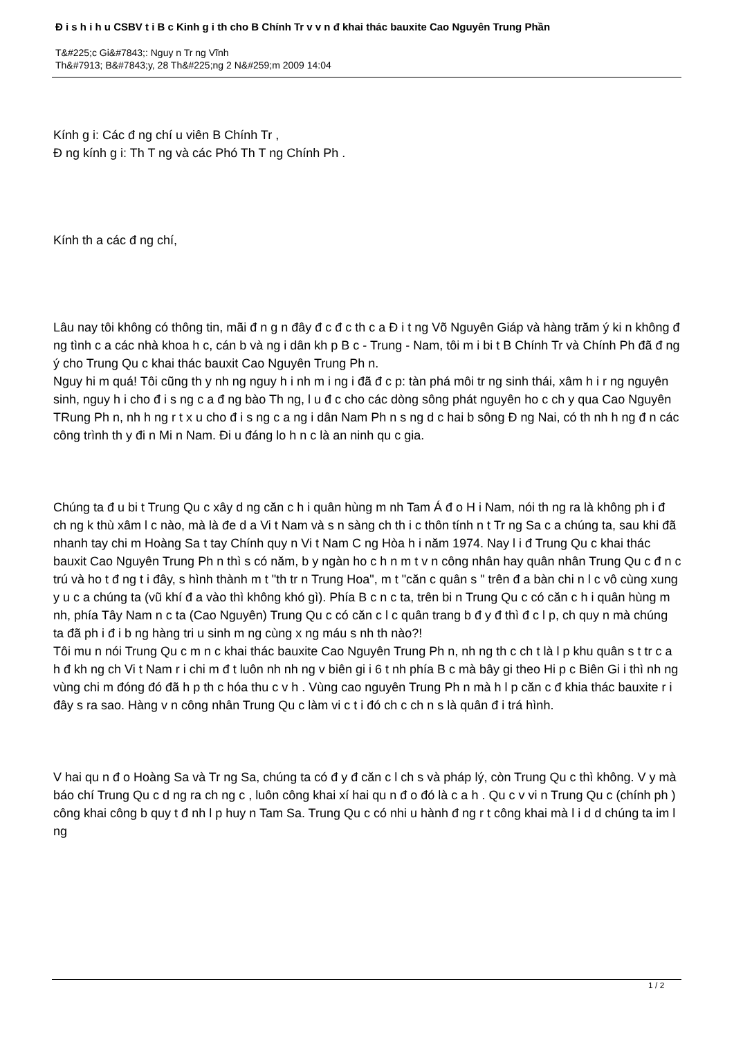Đ i s h i h u CSBV t i B c Kinh g i th cho B Chính Tr v v n đ khai thác bauxite Cao Nguyên Trung Phần
T&#225;c Gi&#7843;: Nguy n Tr ng Vĩnh
Th&#7913; B&#7843;y, 28 Th&#225;ng 2 N&#259;m 2009 14:04
Kính g i: Các đ ng chí u viên B Chính Tr ,
Đ ng kính g i: Th T ng và các Phó Th T ng Chính Ph .
Kính th a các đ ng chí,
Lâu nay tôi không có thông tin, mãi đ n g n đây đ c đ c th c a Đ i t ng Võ Nguyên Giáp và hàng trăm ý ki n không đ ng tình c a các nhà khoa h c, cán b và ng i dân kh p B c - Trung - Nam, tôi m i bi t B Chính Tr và Chính Ph đã đ ng ý cho Trung Qu c khai thác bauxit Cao Nguyên Trung Ph n.
Nguy hi m quá! Tôi cũng th y nh ng nguy h i nh m i ng i đã đ c p: tàn phá môi tr ng sinh thái, xâm h i r ng nguyên sinh, nguy h i cho đ i s ng c a đ ng bào Th ng, l u đ c cho các dòng sông phát nguyên ho c ch y qua Cao Nguyên TRung Ph n, nh h ng r t x u cho đ i s ng c a ng i dân Nam Ph n s ng d c hai b sông Đ ng Nai, có th nh h ng đ n các công trình th y đi n Mi n Nam. Đi u đáng lo h n c là an ninh qu c gia.
Chúng ta đ u bi t Trung Qu c xây d ng căn c h i quân hùng m nh Tam Á đ o H i Nam, nói th ng ra là không ph i đ ch ng k thù xâm l c nào, mà là đe d a Vi t Nam và s n sàng ch th i c thôn tính n t Tr ng Sa c a chúng ta, sau khi đã nhanh tay chi m Hoàng Sa t tay Chính quy n Vi t Nam C ng Hòa h i năm 1974. Nay l i đ Trung Qu c khai thác bauxit Cao Nguyên Trung Ph n thì s có năm, b y ngàn ho c h n m t v n công nhân hay quân nhân Trung Qu c đ n c trú và ho t đ ng t i đây, s hình thành m t "th tr n Trung Hoa", m t "căn c quân s " trên đ a bàn chi n l c vô cùng xung y u c a chúng ta (vũ khí đ a vào thì không khó gì). Phía B c n c ta, trên bi n Trung Qu c có căn c h i quân hùng m nh, phía Tây Nam n c ta (Cao Nguyên) Trung Qu c có căn c l c quân trang b đ y đ thì đ c l p, ch quy n mà chúng ta đã ph i đ i b ng hàng tri u sinh m ng cùng x ng máu s nh th nào?!
Tôi mu n nói Trung Qu c m n c khai thác bauxite Cao Nguyên Trung Ph n, nh ng th c ch t là l p khu quân s t tr c a h đ kh ng ch Vi t Nam r i chi m đ t luôn nh nh ng v biên gi i 6 t nh phía B c mà bây gi theo Hi p c Biên Gi i thì nh ng vùng chi m đóng đó đã h p th c hóa thu c v h . Vùng cao nguyên Trung Ph n mà h l p căn c đ khia thác bauxite r i đây s ra sao. Hàng v n công nhân Trung Qu c làm vi c t i đó ch c ch n s là quân đ i trá hình.
V hai qu n đ o Hoàng Sa và Tr ng Sa, chúng ta có đ y đ căn c l ch s và pháp lý, còn Trung Qu c thì không. V y mà báo chí Trung Qu c d ng ra ch ng c , luôn công khai xí hai qu n đ o đó là c a h . Qu c v vi n Trung Qu c (chính ph ) công khai công b quy t đ nh l p huy n Tam Sa. Trung Qu c có nhi u hành đ ng r t công khai mà l i d d chúng ta im l ng
1 / 2